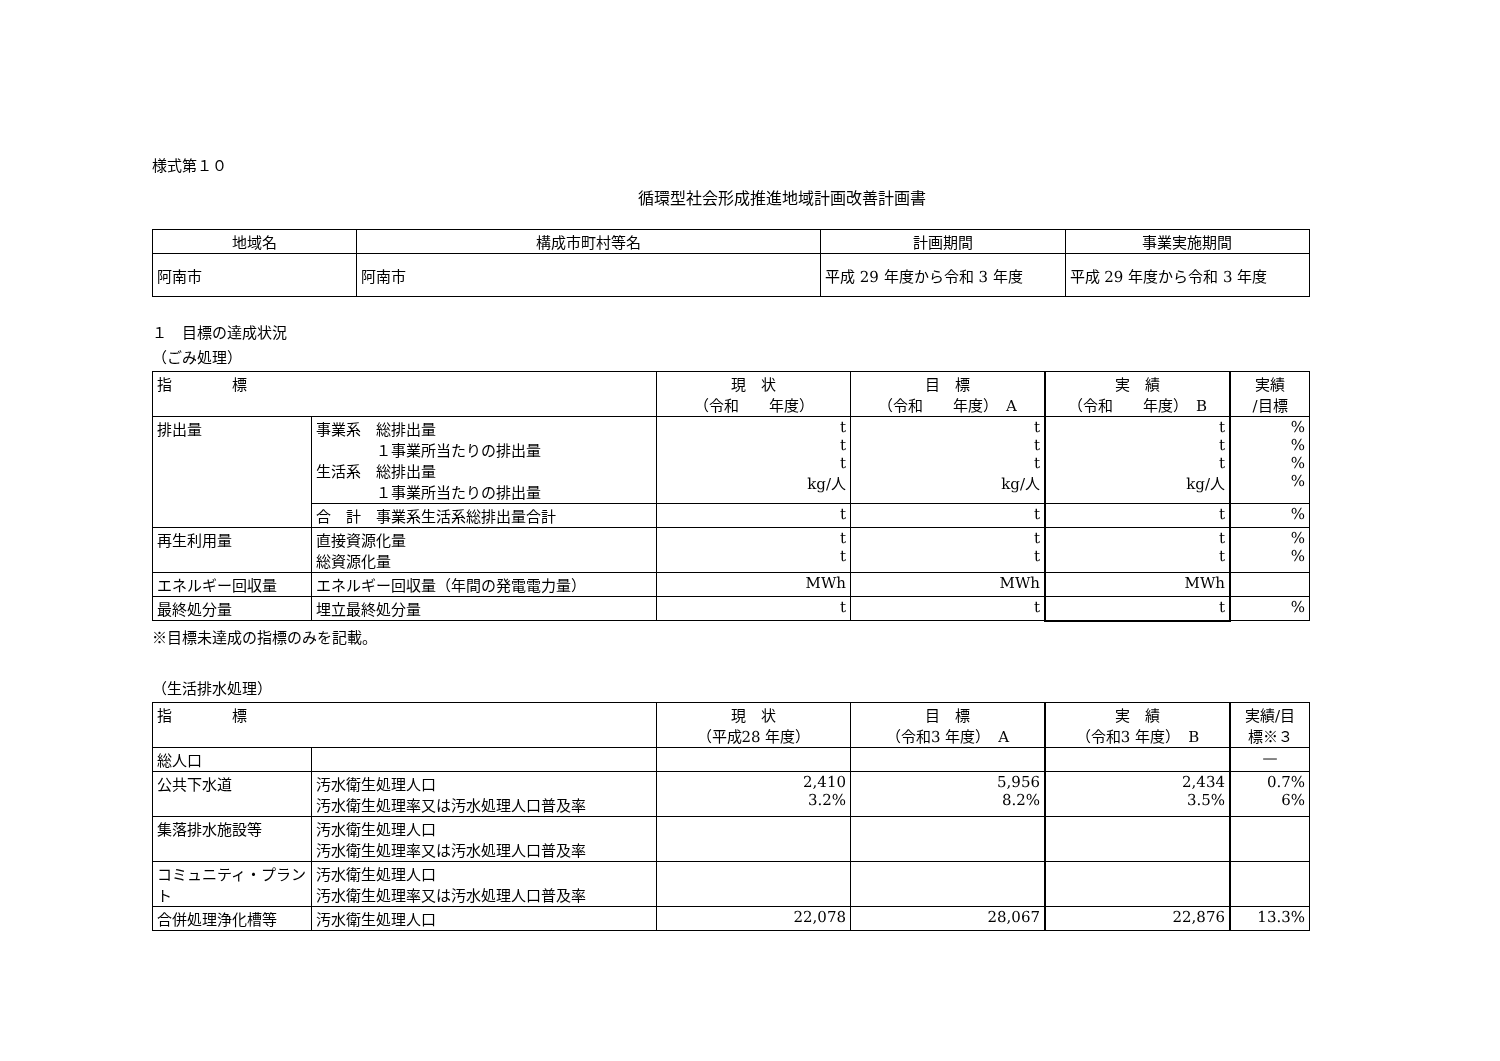様式第１０
循環型社会形成推進地域計画改善計画書
| 地域名 | 構成市町村等名 | 計画期間 | 事業実施期間 |
| --- | --- | --- | --- |
| 阿南市 | 阿南市 | 平成 29 年度から令和 3 年度 | 平成 29 年度から令和 3 年度 |
１　目標の達成状況
（ごみ処理）
| 指 標 | | 現 状 （令和 年度） | 目 標 （令和 年度） A | 実 績 （令和 年度） B | 実績 /目標 |
| --- | --- | --- | --- | --- | --- |
| 排出量 | 事業系 総排出量 １事業所当たりの排出量 生活系 総排出量 １事業所当たりの排出量 | t t t kg/人 | t t t kg/人 | t t t kg/人 | % % % % |
| | 合 計 事業系生活系総排出量合計 | t | t | t | % |
| 再生利用量 | 直接資源化量 総資源化量 | t t | t t | t t | % % |
| エネルギー回収量 | エネルギー回収量（年間の発電電力量） | MWh | MWh | MWh | |
| 最終処分量 | 埋立最終処分量 | t | t | t | % |
※目標未達成の指標のみを記載。
（生活排水処理）
| 指 標 | | 現 状 （平成28 年度） | 目 標 （令和3 年度） A | 実 績 （令和3 年度） B | 実績/目 標※３ |
| --- | --- | --- | --- | --- | --- |
| 総人口 | | | | | — |
| 公共下水道 | 汚水衛生処理人口 汚水衛生処理率又は汚水処理人口普及率 | 2,410 3.2% | 5,956 8.2% | 2,434 3.5% | 0.7% 6% |
| 集落排水施設等 | 汚水衛生処理人口 汚水衛生処理率又は汚水処理人口普及率 | | | | |
| コミュニティ・プラント | 汚水衛生処理人口 汚水衛生処理率又は汚水処理人口普及率 | | | | |
| 合併処理浄化槽等 | 汚水衛生処理人口 | 22,078 | 28,067 | 22,876 | 13.3% |